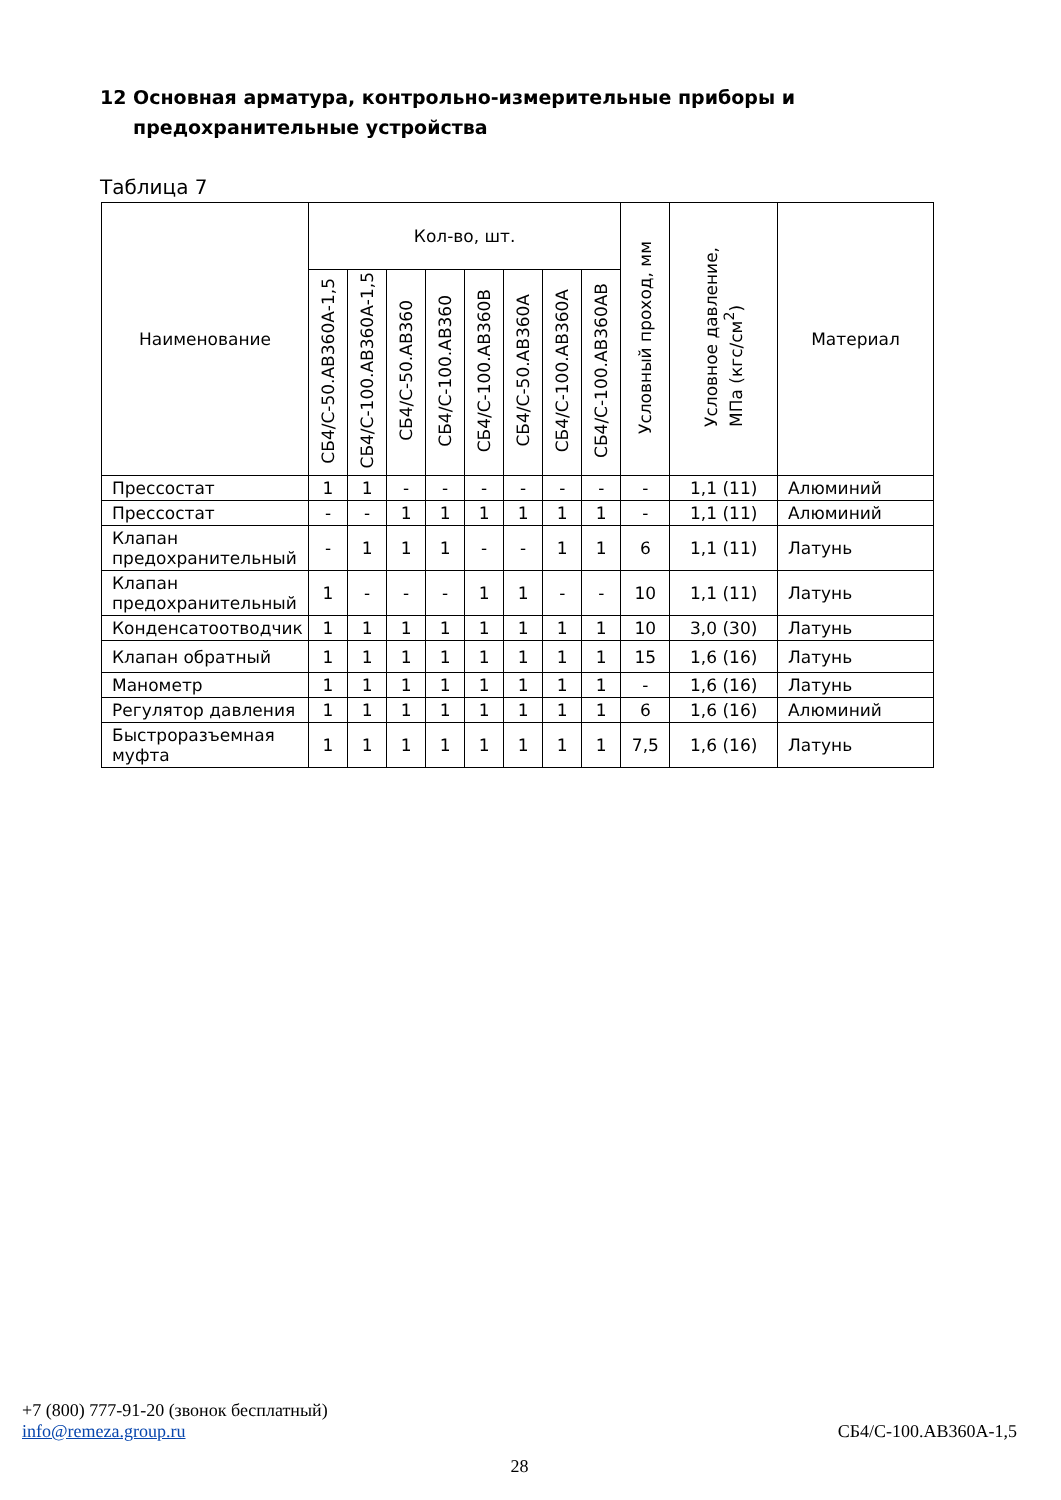12 Основная арматура, контрольно-измерительные приборы и
предохранительные устройства
Таблица 7
| Наименование | Кол-во, шт. | | | | | | | | Условный проход, мм | Условное давление, МПа (кгс/см<sup>2</sup>) | Материал |
| --- | --- | --- | --- | --- | --- | --- | --- | --- | --- | --- | --- |
| | СБ4/С-50.АВ360А-1,5 | СБ4/С-100.АВ360А-1,5 | СБ4/С-50.АВ360 | СБ4/С-100.АВ360 | СБ4/С-100.АВ360В | СБ4/С-50.АВ360А | СБ4/С-100.АВ360А | СБ4/С-100.АВ360АВ | | | |
| Прессостат | 1 | 1 | - | - | - | - | - | - | - | 1,1 (11) | Алюминий |
| Прессостат | - | - | 1 | 1 | 1 | 1 | 1 | 1 | - | 1,1 (11) | Алюминий |
| Клапан предохранительный | - | 1 | 1 | 1 | - | - | 1 | 1 | 6 | 1,1 (11) | Латунь |
| Клапан предохранительный | 1 | - | - | - | 1 | 1 | - | - | 10 | 1,1 (11) | Латунь |
| Конденсатоотводчик | 1 | 1 | 1 | 1 | 1 | 1 | 1 | 1 | 10 | 3,0 (30) | Латунь |
| Клапан обратный | 1 | 1 | 1 | 1 | 1 | 1 | 1 | 1 | 15 | 1,6 (16) | Латунь |
| Манометр | 1 | 1 | 1 | 1 | 1 | 1 | 1 | 1 | - | 1,6 (16) | Латунь |
| Регулятор давления | 1 | 1 | 1 | 1 | 1 | 1 | 1 | 1 | 6 | 1,6 (16) | Алюминий |
| Быстроразъемная муфта | 1 | 1 | 1 | 1 | 1 | 1 | 1 | 1 | 7,5 | 1,6 (16) | Латунь |
+7 (800) 777-91-20 (звонок бесплатный)
info@remeza.group.ru СБ4/С-100.АВ360А-1,5
28